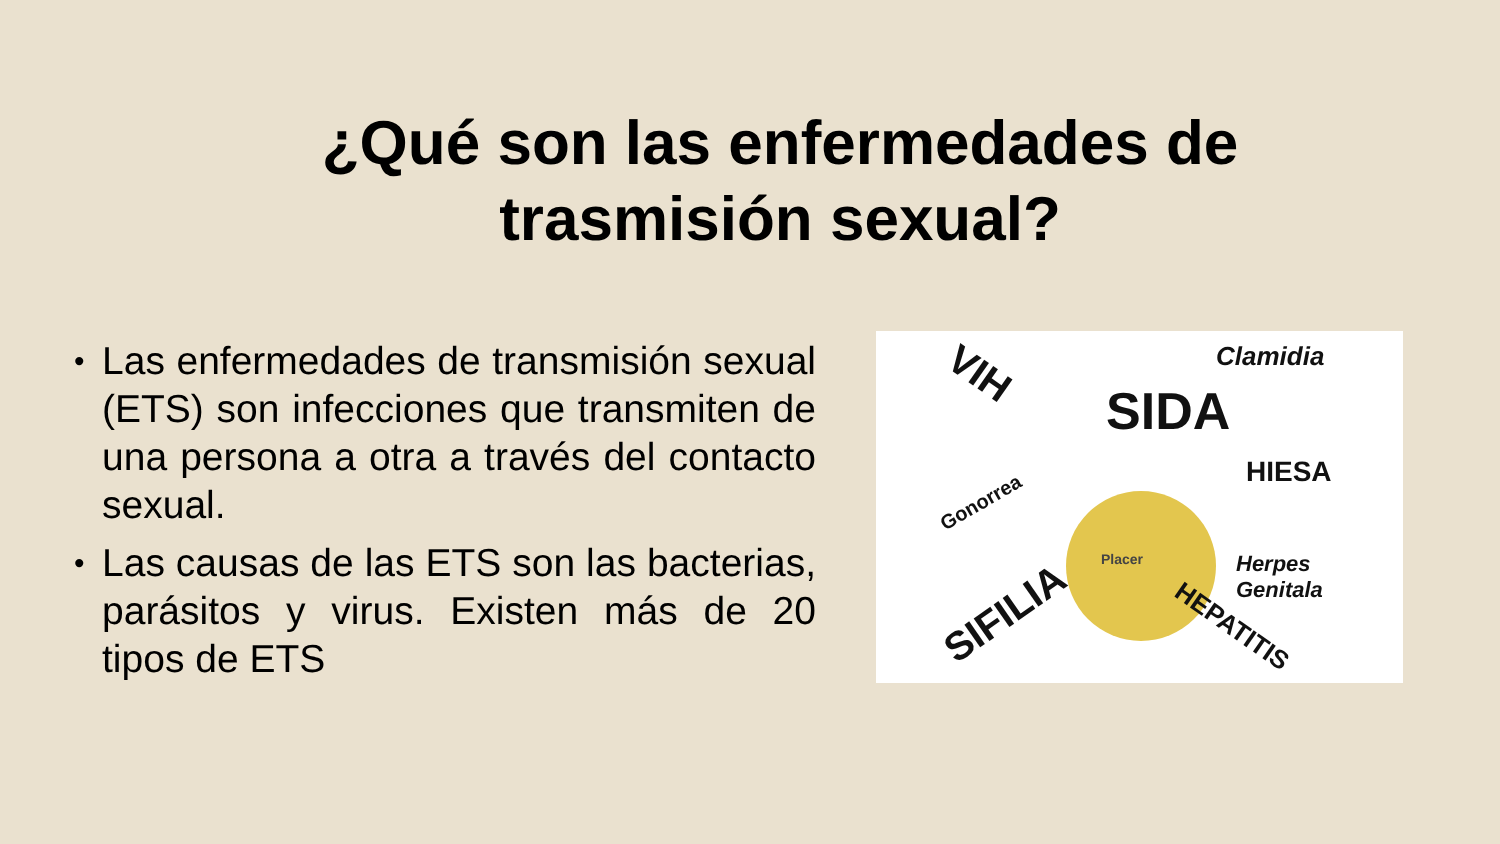¿Qué son las enfermedades de
trasmisión sexual?
• Las enfermedades de transmisión sexual (ETS) son infecciones que transmiten de una persona a otra a través del contacto sexual.
• Las causas de las ETS son las bacterias, parásitos y virus. Existen más de 20 tipos de ETS
VIH Clamidia
SIDA
HIESA
Gonorrea
Placer
Herpes
Genitala
SIFILIA HEPATITIS